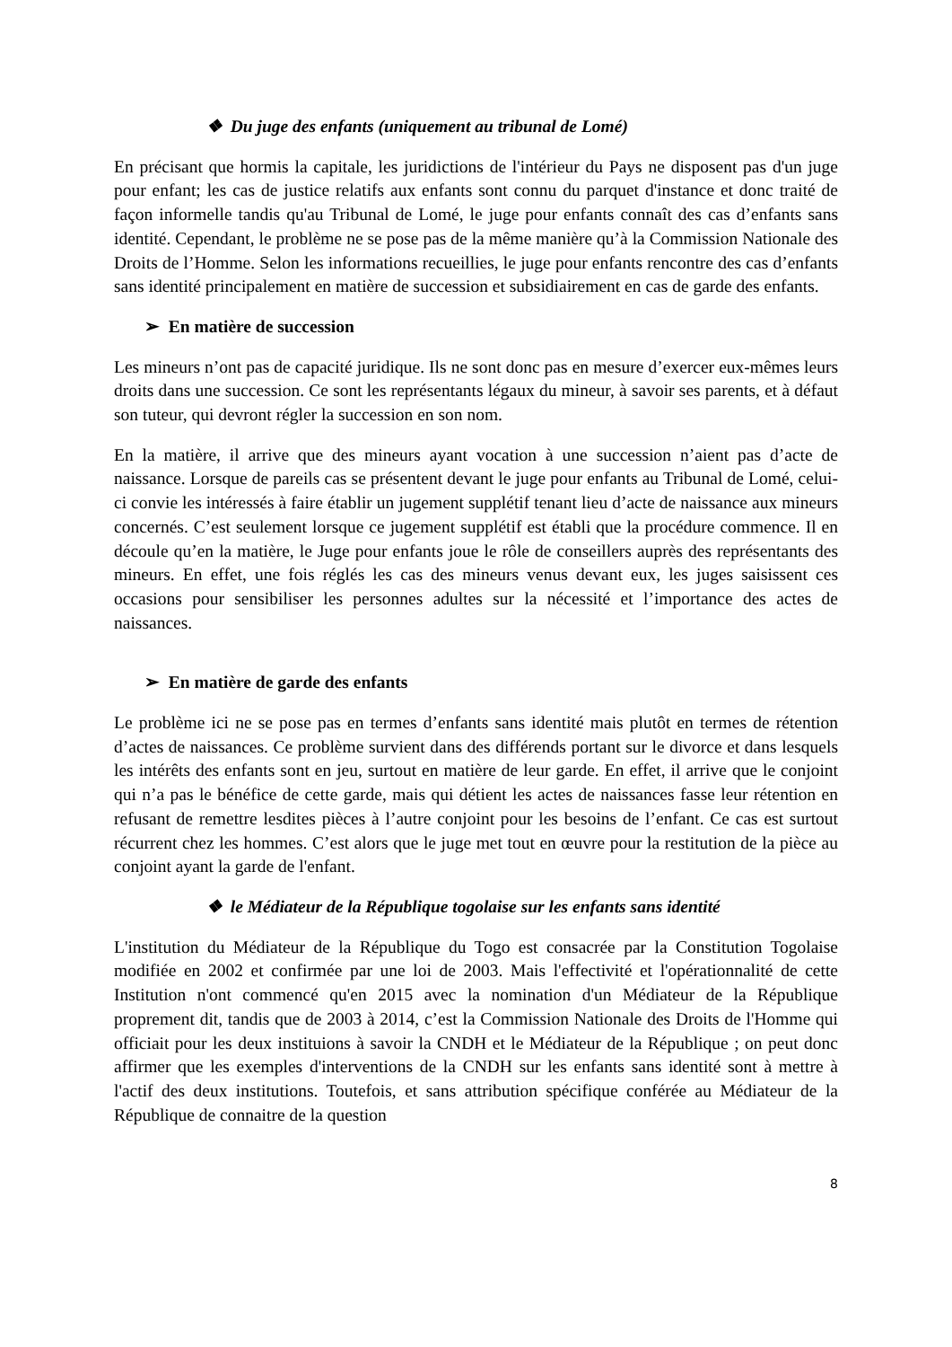❖ Du juge des enfants (uniquement au tribunal de Lomé)
En précisant que hormis la capitale, les juridictions de l'intérieur du Pays ne disposent pas d'un juge pour enfant; les cas de justice relatifs aux enfants sont connu du parquet d'instance et donc traité de façon informelle tandis qu'au Tribunal de Lomé, le juge pour enfants connaît des cas d’enfants sans identité. Cependant, le problème ne se pose pas de la même manière qu’à la Commission Nationale des Droits de l’Homme. Selon les informations recueillies, le juge pour enfants rencontre des cas d’enfants sans identité principalement en matière de succession et subsidiairement en cas de garde des enfants.
➢ En matière de succession
Les mineurs n’ont pas de capacité juridique. Ils ne sont donc pas en mesure d’exercer eux-mêmes leurs droits dans une succession. Ce sont les représentants légaux du mineur, à savoir ses parents, et à défaut son tuteur, qui devront régler la succession en son nom.
En la matière, il arrive que des mineurs ayant vocation à une succession n’aient pas d’acte de naissance. Lorsque de pareils cas se présentent devant le juge pour enfants au Tribunal de Lomé, celui-ci convie les intéressés à faire établir un jugement supplétif tenant lieu d’acte de naissance aux mineurs concernés. C’est seulement lorsque ce jugement supplétif est établi que la procédure commence. Il en découle qu’en la matière, le Juge pour enfants joue le rôle de conseillers auprès des représentants des mineurs. En effet, une fois réglés les cas des mineurs venus devant eux, les juges saisissent ces occasions pour sensibiliser les personnes adultes sur la nécessité et l’importance des actes de naissances.
➢ En matière de garde des enfants
Le problème ici ne se pose pas en termes d’enfants sans identité mais plutôt en termes de rétention d’actes de naissances. Ce problème survient dans des différends portant sur le divorce et dans lesquels les intérêts des enfants sont en jeu, surtout en matière de leur garde. En effet, il arrive que le conjoint qui n’a pas le bénéfice de cette garde, mais qui détient les actes de naissances fasse leur rétention en refusant de remettre lesdites pièces à l’autre conjoint pour les besoins de l’enfant. Ce cas est surtout récurrent chez les hommes. C’est alors que le juge met tout en œuvre pour la restitution de la pièce au conjoint ayant la garde de l'enfant.
❖ le Médiateur de la République togolaise sur les enfants sans identité
L'institution du Médiateur de la République du Togo est consacrée par la Constitution Togolaise modifiée en 2002 et confirmée par une loi de 2003. Mais l'effectivité et l'opérationnalité de cette Institution n'ont commencé qu'en 2015 avec la nomination d'un Médiateur de la République proprement dit, tandis que de 2003 à 2014, c’est la Commission Nationale des Droits de l'Homme qui officiait pour les deux instituions à savoir la CNDH et le Médiateur de la République ; on peut donc affirmer que les exemples d'interventions de la CNDH sur les enfants sans identité sont à mettre à l'actif des deux institutions. Toutefois, et sans attribution spécifique conférée au Médiateur de la République de connaitre de la question
8